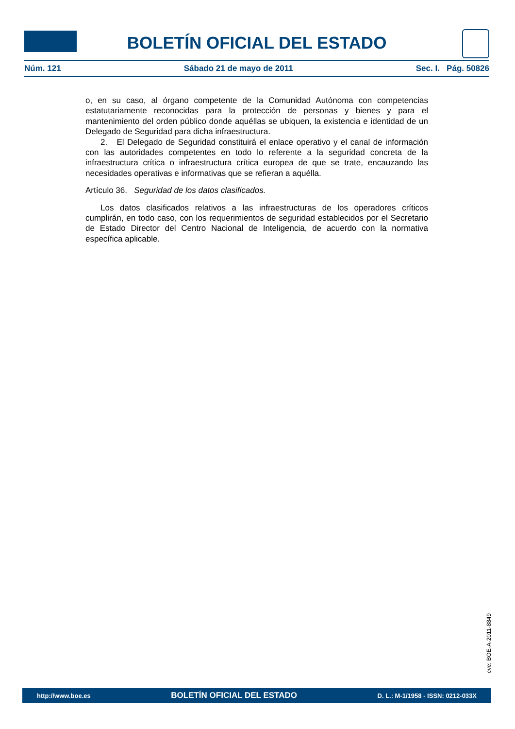BOLETÍN OFICIAL DEL ESTADO
Núm. 121 Sábado 21 de mayo de 2011 Sec. I. Pág. 50826
o, en su caso, al órgano competente de la Comunidad Autónoma con competencias estatutariamente reconocidas para la protección de personas y bienes y para el mantenimiento del orden público donde aquéllas se ubiquen, la existencia e identidad de un Delegado de Seguridad para dicha infraestructura.
2. El Delegado de Seguridad constituirá el enlace operativo y el canal de información con las autoridades competentes en todo lo referente a la seguridad concreta de la infraestructura crítica o infraestructura crítica europea de que se trate, encauzando las necesidades operativas e informativas que se refieran a aquélla.
Artículo 36. Seguridad de los datos clasificados.
Los datos clasificados relativos a las infraestructuras de los operadores críticos cumplirán, en todo caso, con los requerimientos de seguridad establecidos por el Secretario de Estado Director del Centro Nacional de Inteligencia, de acuerdo con la normativa específica aplicable.
cve: BOE-A-2011-8849
http://www.boe.es BOLETÍN OFICIAL DEL ESTADO D. L.: M-1/1958 - ISSN: 0212-033X